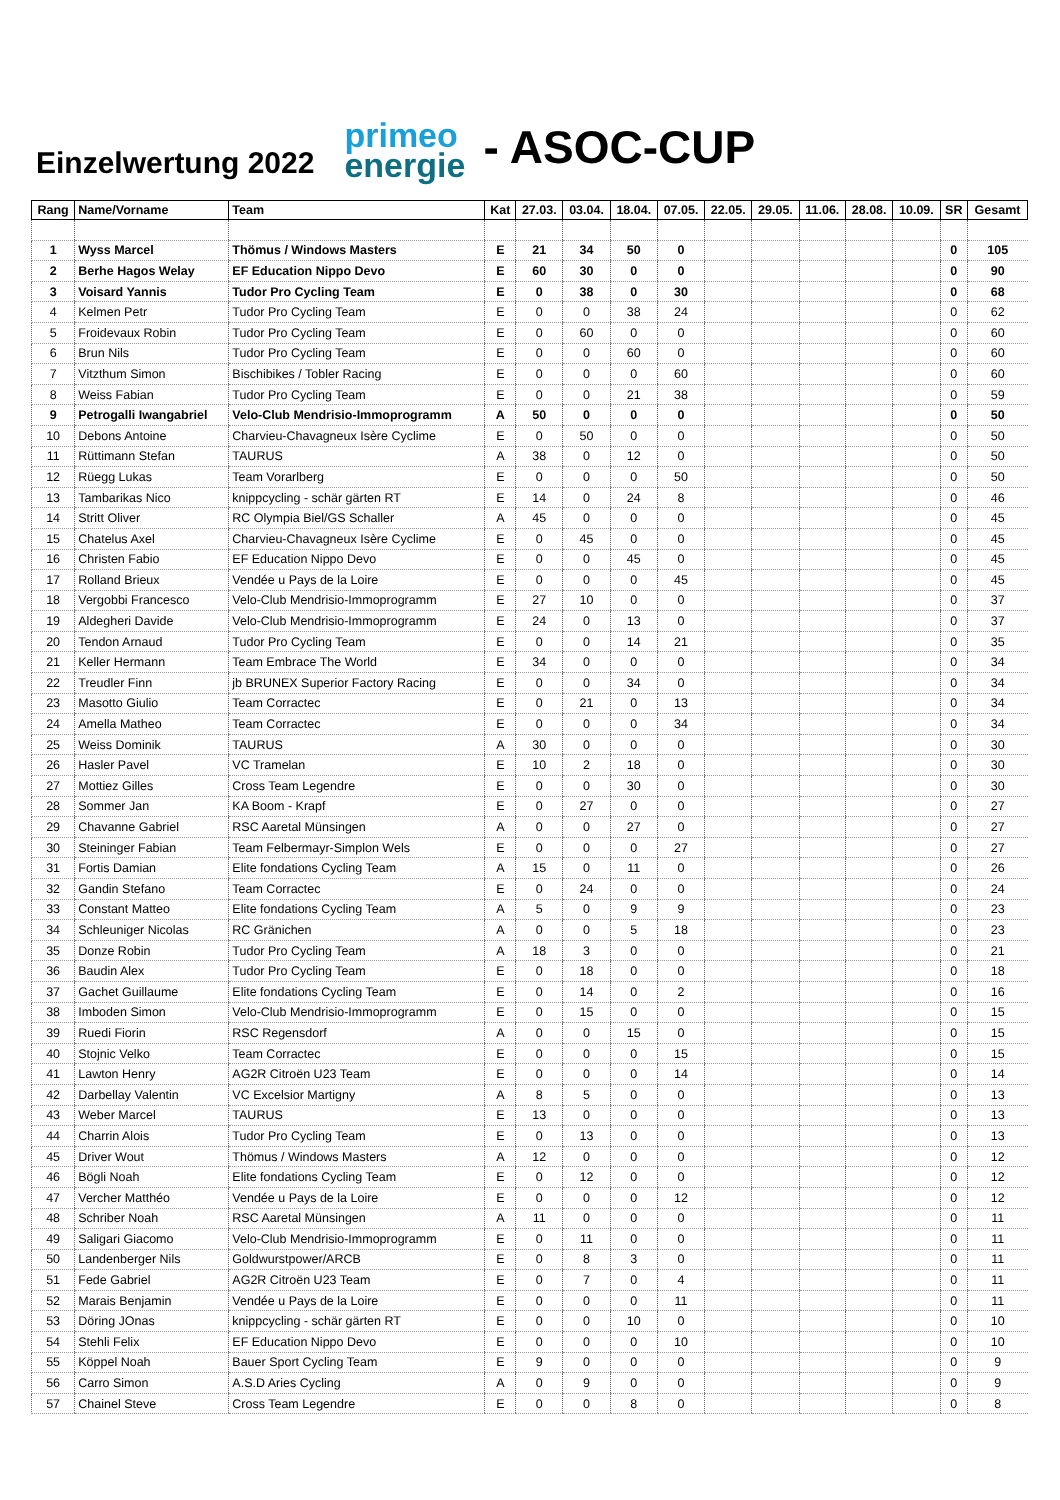Einzelwertung 2022
primeo
energie
- ASOC-CUP
| Rang | Name/Vorname | Team | Kat | 27.03. | 03.04. | 18.04. | 07.05. | 22.05. | 29.05. | 11.06. | 28.08. | 10.09. | SR | Gesamt |
| --- | --- | --- | --- | --- | --- | --- | --- | --- | --- | --- | --- | --- | --- | --- |
| 1 | Wyss Marcel | Thömus / Windows Masters | E | 21 | 34 | 50 | 0 | | | | | | 0 | 105 |
| 2 | Berhe Hagos Welay | EF Education Nippo Devo | E | 60 | 30 | 0 | 0 | | | | | | 0 | 90 |
| 3 | Voisard Yannis | Tudor Pro Cycling Team | E | 0 | 38 | 0 | 30 | | | | | | 0 | 68 |
| 4 | Kelmen Petr | Tudor Pro Cycling Team | E | 0 | 0 | 38 | 24 | | | | | | 0 | 62 |
| 5 | Froidevaux Robin | Tudor Pro Cycling Team | E | 0 | 60 | 0 | 0 | | | | | | 0 | 60 |
| 6 | Brun Nils | Tudor Pro Cycling Team | E | 0 | 0 | 60 | 0 | | | | | | 0 | 60 |
| 7 | Vitzthum Simon | Bischibikes / Tobler Racing | E | 0 | 0 | 0 | 60 | | | | | | 0 | 60 |
| 8 | Weiss Fabian | Tudor Pro Cycling Team | E | 0 | 0 | 21 | 38 | | | | | | 0 | 59 |
| 9 | Petrogalli Iwangabriel | Velo-Club Mendrisio-Immoprogramm | A | 50 | 0 | 0 | 0 | | | | | | 0 | 50 |
| 10 | Debons Antoine | Charvieu-Chavagneux Isère Cyclime | E | 0 | 50 | 0 | 0 | | | | | | 0 | 50 |
| 11 | Rüttimann Stefan | TAURUS | A | 38 | 0 | 12 | 0 | | | | | | 0 | 50 |
| 12 | Rüegg Lukas | Team Vorarlberg | E | 0 | 0 | 0 | 50 | | | | | | 0 | 50 |
| 13 | Tambarikas Nico | knippcycling - schär gärten RT | E | 14 | 0 | 24 | 8 | | | | | | 0 | 46 |
| 14 | Stritt Oliver | RC Olympia Biel/GS Schaller | A | 45 | 0 | 0 | 0 | | | | | | 0 | 45 |
| 15 | Chatelus Axel | Charvieu-Chavagneux Isère Cyclime | E | 0 | 45 | 0 | 0 | | | | | | 0 | 45 |
| 16 | Christen Fabio | EF Education Nippo Devo | E | 0 | 0 | 45 | 0 | | | | | | 0 | 45 |
| 17 | Rolland Brieux | Vendée u Pays de la Loire | E | 0 | 0 | 0 | 45 | | | | | | 0 | 45 |
| 18 | Vergobbi Francesco | Velo-Club Mendrisio-Immoprogramm | E | 27 | 10 | 0 | 0 | | | | | | 0 | 37 |
| 19 | Aldegheri Davide | Velo-Club Mendrisio-Immoprogramm | E | 24 | 0 | 13 | 0 | | | | | | 0 | 37 |
| 20 | Tendon Arnaud | Tudor Pro Cycling Team | E | 0 | 0 | 14 | 21 | | | | | | 0 | 35 |
| 21 | Keller Hermann | Team Embrace The World | E | 34 | 0 | 0 | 0 | | | | | | 0 | 34 |
| 22 | Treudler Finn | jb BRUNEX Superior Factory Racing | E | 0 | 0 | 34 | 0 | | | | | | 0 | 34 |
| 23 | Masotto Giulio | Team Corractec | E | 0 | 21 | 0 | 13 | | | | | | 0 | 34 |
| 24 | Amella Matheo | Team Corractec | E | 0 | 0 | 0 | 34 | | | | | | 0 | 34 |
| 25 | Weiss Dominik | TAURUS | A | 30 | 0 | 0 | 0 | | | | | | 0 | 30 |
| 26 | Hasler Pavel | VC Tramelan | E | 10 | 2 | 18 | 0 | | | | | | 0 | 30 |
| 27 | Mottiez Gilles | Cross Team Legendre | E | 0 | 0 | 30 | 0 | | | | | | 0 | 30 |
| 28 | Sommer Jan | KA Boom - Krapf | E | 0 | 27 | 0 | 0 | | | | | | 0 | 27 |
| 29 | Chavanne Gabriel | RSC Aaretal Münsingen | A | 0 | 0 | 27 | 0 | | | | | | 0 | 27 |
| 30 | Steininger Fabian | Team Felbermayr-Simplon Wels | E | 0 | 0 | 0 | 27 | | | | | | 0 | 27 |
| 31 | Fortis Damian | Elite fondations Cycling Team | A | 15 | 0 | 11 | 0 | | | | | | 0 | 26 |
| 32 | Gandin Stefano | Team Corractec | E | 0 | 24 | 0 | 0 | | | | | | 0 | 24 |
| 33 | Constant Matteo | Elite fondations Cycling Team | A | 5 | 0 | 9 | 9 | | | | | | 0 | 23 |
| 34 | Schleuniger Nicolas | RC Gränichen | A | 0 | 0 | 5 | 18 | | | | | | 0 | 23 |
| 35 | Donze Robin | Tudor Pro Cycling Team | A | 18 | 3 | 0 | 0 | | | | | | 0 | 21 |
| 36 | Baudin Alex | Tudor Pro Cycling Team | E | 0 | 18 | 0 | 0 | | | | | | 0 | 18 |
| 37 | Gachet Guillaume | Elite fondations Cycling Team | E | 0 | 14 | 0 | 2 | | | | | | 0 | 16 |
| 38 | Imboden Simon | Velo-Club Mendrisio-Immoprogramm | E | 0 | 15 | 0 | 0 | | | | | | 0 | 15 |
| 39 | Ruedi Fiorin | RSC Regensdorf | A | 0 | 0 | 15 | 0 | | | | | | 0 | 15 |
| 40 | Stojnic Velko | Team Corractec | E | 0 | 0 | 0 | 15 | | | | | | 0 | 15 |
| 41 | Lawton Henry | AG2R Citroën U23 Team | E | 0 | 0 | 0 | 14 | | | | | | 0 | 14 |
| 42 | Darbellay Valentin | VC Excelsior Martigny | A | 8 | 5 | 0 | 0 | | | | | | 0 | 13 |
| 43 | Weber Marcel | TAURUS | E | 13 | 0 | 0 | 0 | | | | | | 0 | 13 |
| 44 | Charrin Alois | Tudor Pro Cycling Team | E | 0 | 13 | 0 | 0 | | | | | | 0 | 13 |
| 45 | Driver Wout | Thömus / Windows Masters | A | 12 | 0 | 0 | 0 | | | | | | 0 | 12 |
| 46 | Bögli Noah | Elite fondations Cycling Team | E | 0 | 12 | 0 | 0 | | | | | | 0 | 12 |
| 47 | Vercher Matthéo | Vendée u Pays de la Loire | E | 0 | 0 | 0 | 12 | | | | | | 0 | 12 |
| 48 | Schriber Noah | RSC Aaretal Münsingen | A | 11 | 0 | 0 | 0 | | | | | | 0 | 11 |
| 49 | Saligari Giacomo | Velo-Club Mendrisio-Immoprogramm | E | 0 | 11 | 0 | 0 | | | | | | 0 | 11 |
| 50 | Landenberger Nils | Goldwurstpower/ARCB | E | 0 | 8 | 3 | 0 | | | | | | 0 | 11 |
| 51 | Fede Gabriel | AG2R Citroën U23 Team | E | 0 | 7 | 0 | 4 | | | | | | 0 | 11 |
| 52 | Marais Benjamin | Vendée u Pays de la Loire | E | 0 | 0 | 0 | 11 | | | | | | 0 | 11 |
| 53 | Döring JOnas | knippcycling - schär gärten RT | E | 0 | 0 | 10 | 0 | | | | | | 0 | 10 |
| 54 | Stehli Felix | EF Education Nippo Devo | E | 0 | 0 | 0 | 10 | | | | | | 0 | 10 |
| 55 | Köppel Noah | Bauer Sport Cycling Team | E | 9 | 0 | 0 | 0 | | | | | | 0 | 9 |
| 56 | Carro Simon | A.S.D Aries Cycling | A | 0 | 9 | 0 | 0 | | | | | | 0 | 9 |
| 57 | Chainel Steve | Cross Team Legendre | E | 0 | 0 | 8 | 0 | | | | | | 0 | 8 |